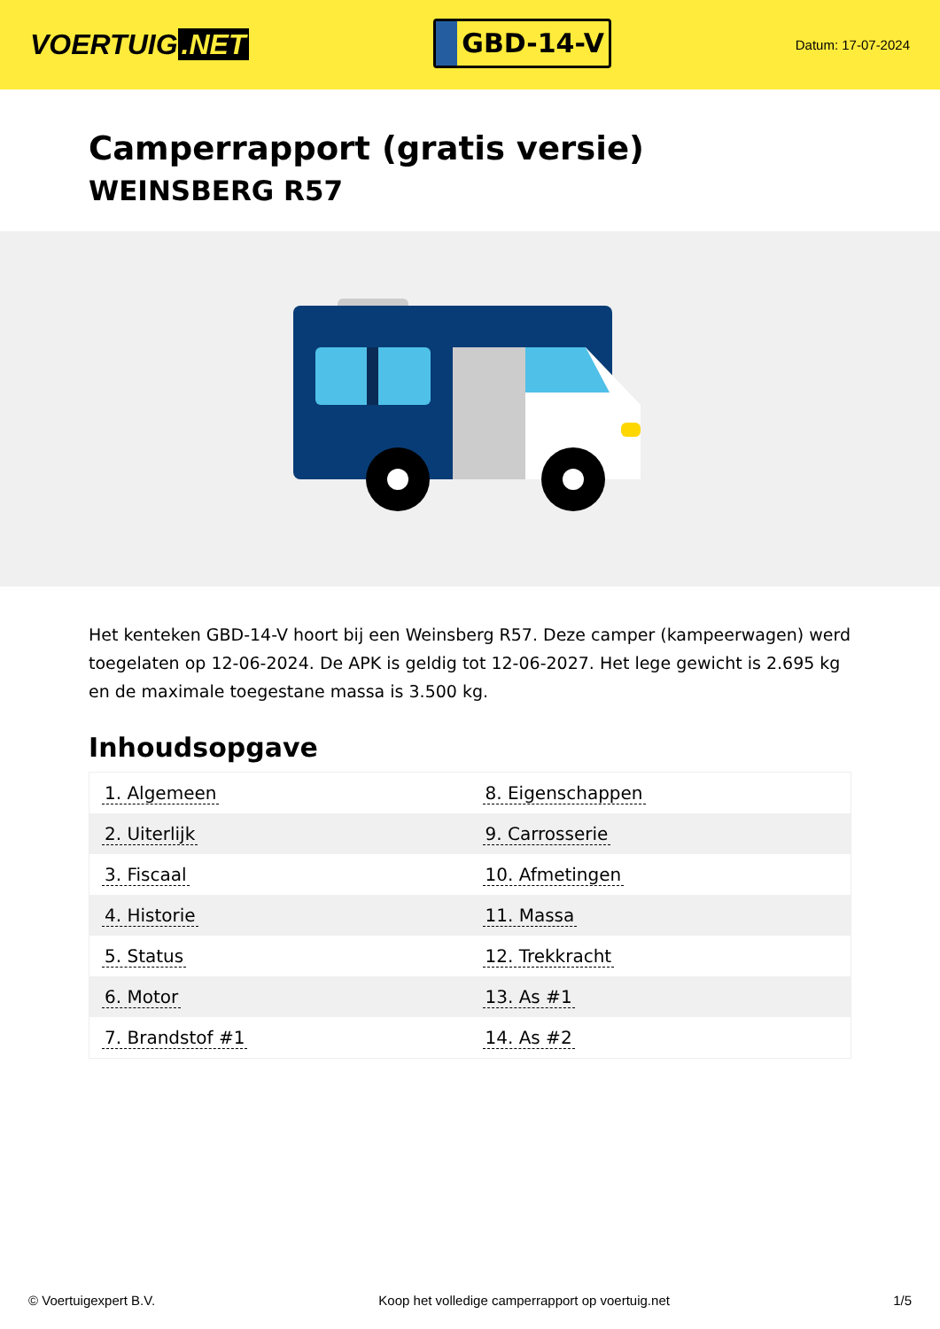VOERTUIG.NET
GBD-14-V
Datum: 17-07-2024
Camperrapport (gratis versie)
WEINSBERG R57
Het kenteken GBD-14-V hoort bij een Weinsberg R57. Deze camper (kampeerwagen) werd toegelaten op 12-06-2024. De APK is geldig tot 12-06-2027. Het lege gewicht is 2.695 kg en de maximale toegestane massa is 3.500 kg.
Inhoudsopgave
| 1. Algemeen | 8. Eigenschappen |
| 2. Uiterlijk | 9. Carrosserie |
| 3. Fiscaal | 10. Afmetingen |
| 4. Historie | 11. Massa |
| 5. Status | 12. Trekkracht |
| 6. Motor | 13. As #1 |
| 7. Brandstof #1 | 14. As #2 |
© Voertuigexpert B.V. Koop het volledige camperrapport op voertuig.net 1/5